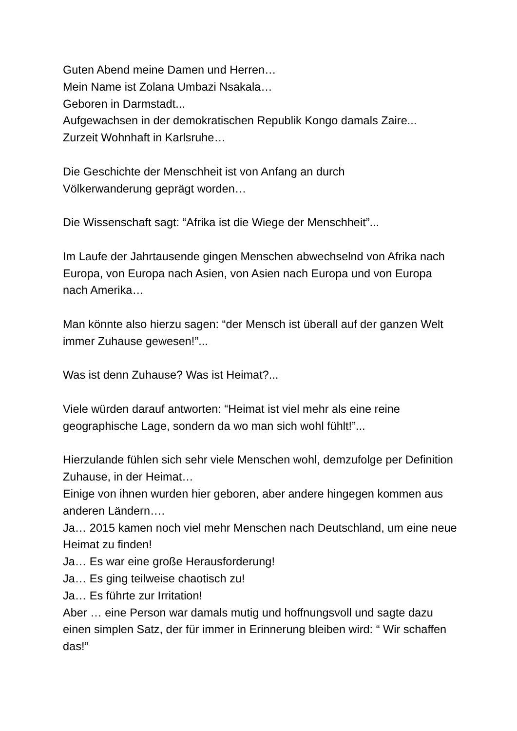Guten Abend meine Damen und Herren…
Mein Name ist Zolana Umbazi Nsakala…
Geboren in Darmstadt...
Aufgewachsen in der demokratischen Republik Kongo damals Zaire...
Zurzeit Wohnhaft in Karlsruhe…
Die Geschichte der Menschheit ist von Anfang an durch
Völkerwanderung geprägt worden…
Die Wissenschaft sagt: “Afrika ist die Wiege der Menschheit”...
Im Laufe der Jahrtausende gingen Menschen abwechselnd von Afrika nach Europa, von Europa nach Asien, von Asien nach Europa und von Europa nach Amerika…
Man könnte also hierzu sagen: “der Mensch ist überall auf der ganzen Welt immer Zuhause gewesen!”...
Was ist denn Zuhause? Was ist Heimat?...
Viele würden darauf antworten: “Heimat ist viel mehr als eine reine geographische Lage, sondern da wo man sich wohl fühlt!”...
Hierzulande fühlen sich sehr viele Menschen wohl, demzufolge per Definition Zuhause, in der Heimat…
Einige von ihnen wurden hier geboren, aber andere hingegen kommen aus anderen Ländern….
Ja… 2015 kamen noch viel mehr Menschen nach Deutschland, um eine neue Heimat zu finden!
Ja… Es war eine große Herausforderung!
Ja… Es ging teilweise chaotisch zu!
Ja… Es führte zur Irritation!
Aber … eine Person war damals mutig und hoffnungsvoll und sagte dazu einen simplen Satz, der für immer in Erinnerung bleiben wird: “ Wir schaffen das!”